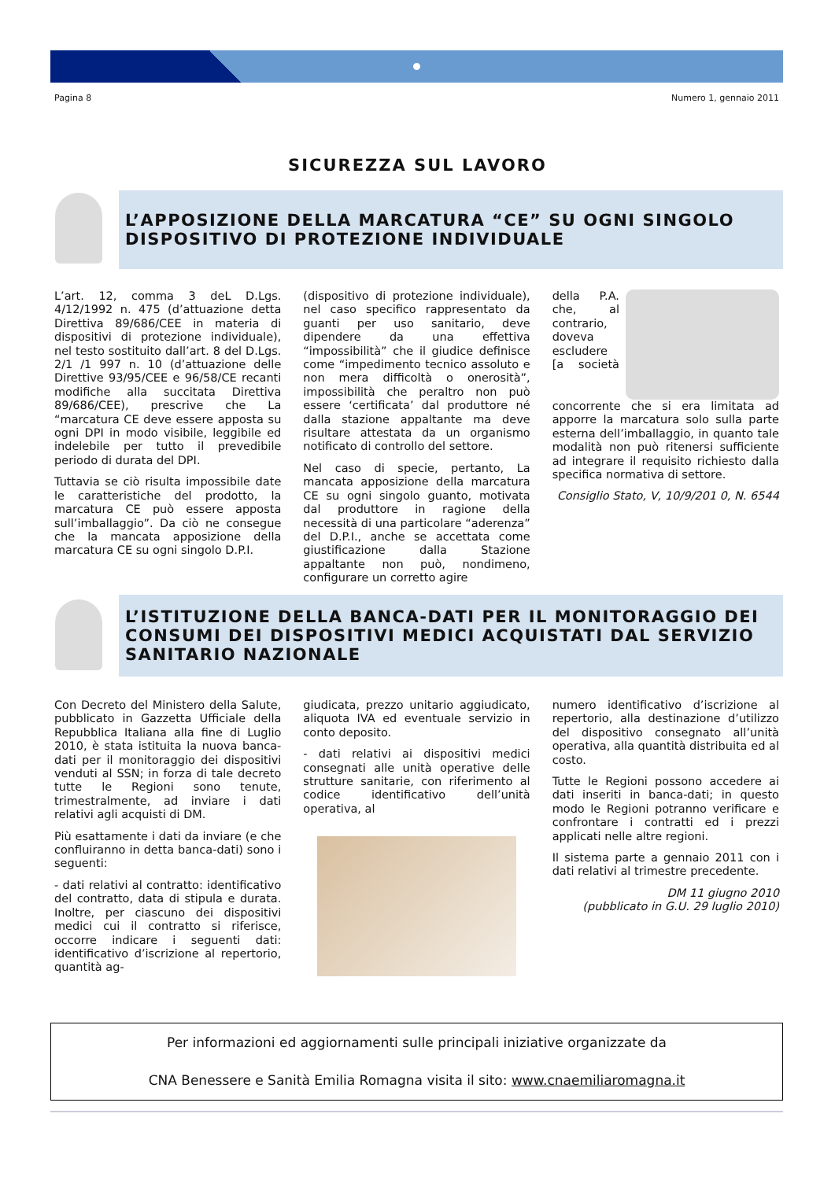Pagina 8 Numero 1, gennaio 2011
SICUREZZA SUL LAVORO
L’APPOSIZIONE DELLA MARCATURA “CE” SU OGNI SINGOLO DISPOSITIVO DI PROTEZIONE INDIVIDUALE
L’art. 12, comma 3 deL D.Lgs. 4/12/1992 n. 475 (d’attuazione detta Direttiva 89/686/CEE in materia di dispositivi di protezione individuale), nel testo sostituito dall’art. 8 del D.Lgs. 2/1 /1 997 n. 10 (d’attuazione delle Direttive 93/95/CEE e 96/58/CE recanti modifiche alla succitata Direttiva 89/686/CEE), prescrive che La “marcatura CE deve essere apposta su ogni DPI in modo visibile, leggibile ed indelebile per tutto il prevedibile periodo di durata del DPI.
Tuttavia se ciò risulta impossibile date le caratteristiche del prodotto, la marcatura CE può essere apposta sull’imballaggio”. Da ciò ne consegue che la mancata apposizione della marcatura CE su ogni singolo D.P.I.
(dispositivo di protezione individuale), nel caso specifico rappresentato da guanti per uso sanitario, deve dipendere da una effettiva “impossibilità” che il giudice definisce come “impedimento tecnico assoluto e non mera difficoltà o onerosità”, impossibilità che peraltro non può essere ‘certificata’ dal produttore né dalla stazione appaltante ma deve risultare attestata da un organismo notificato di controllo del settore.
Nel caso di specie, pertanto, La mancata apposizione della marcatura CE su ogni singolo guanto, motivata dal produttore in ragione della necessità di una particolare “aderenza” del D.P.I., anche se accettata come giustificazione dalla Stazione appaltante non può, nondimeno, configurare un corretto agire
della P.A. che, al contrario, doveva escludere [a società concorrente che si era limitata ad apporre la marcatura solo sulla parte esterna dell’imballaggio, in quanto tale modalità non può ritenersi sufficiente ad integrare il requisito richiesto dalla specifica normativa di settore.
Consiglio Stato, V, 10/9/201 0, N. 6544
L’ISTITUZIONE DELLA BANCA-DATI PER IL MONITORAGGIO DEI CONSUMI DEI DISPOSITIVI MEDICI ACQUISTATI DAL SERVIZIO SANITARIO NAZIONALE
Con Decreto del Ministero della Salute, pubblicato in Gazzetta Ufficiale della Repubblica Italiana alla fine di Luglio 2010, è stata istituita la nuova banca-dati per il monitoraggio dei dispositivi venduti al SSN; in forza di tale decreto tutte le Regioni sono tenute, trimestralmente, ad inviare i dati relativi agli acquisti di DM.
Più esattamente i dati da inviare (e che confluiranno in detta banca-dati) sono i seguenti:
- dati relativi al contratto: identificativo del contratto, data di stipula e durata. Inoltre, per ciascuno dei dispositivi medici cui il contratto si riferisce, occorre indicare i seguenti dati: identificativo d’iscrizione al repertorio, quantità ag-
giudicata, prezzo unitario aggiudicato, aliquota IVA ed eventuale servizio in conto deposito.
- dati relativi ai dispositivi medici consegnati alle unità operative delle strutture sanitarie, con riferimento al codice identificativo dell’unità operativa, al
numero identificativo d’iscrizione al repertorio, alla destinazione d’utilizzo del dispositivo consegnato all’unità operativa, alla quantità distribuita ed al costo.
Tutte le Regioni possono accedere ai dati inseriti in banca-dati; in questo modo le Regioni potranno verificare e confrontare i contratti ed i prezzi applicati nelle altre regioni.
Il sistema parte a gennaio 2011 con i dati relativi al trimestre precedente.
DM 11 giugno 2010
(pubblicato in G.U. 29 luglio 2010)
Per informazioni ed aggiornamenti sulle principali iniziative organizzate da
CNA Benessere e Sanità Emilia Romagna visita il sito: www.cnaemiliaromagna.it